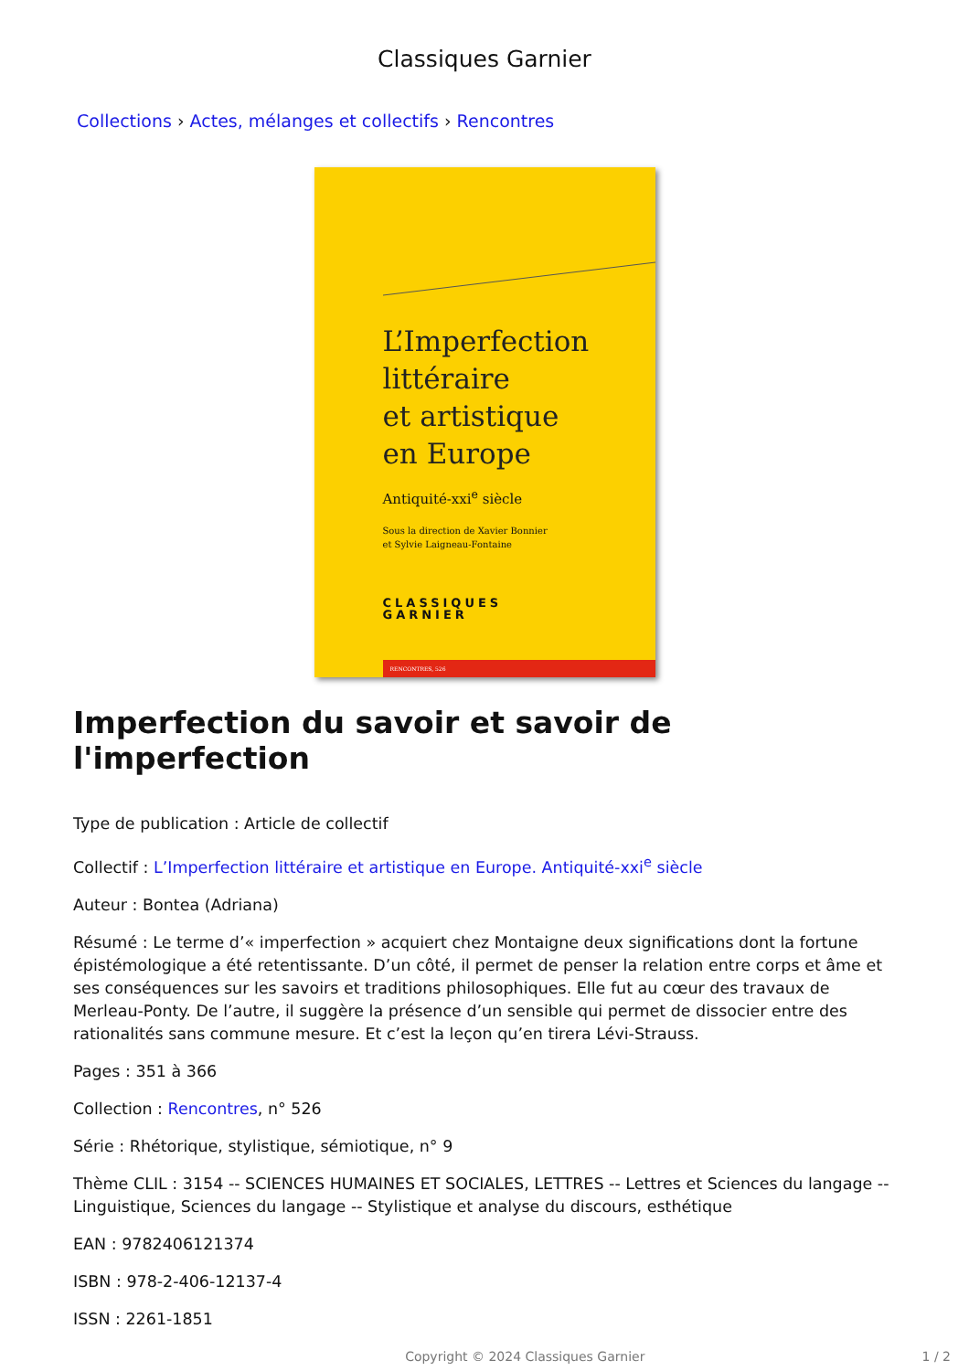Classiques Garnier
Collections › Actes, mélanges et collectifs › Rencontres
L’Imperfection
littéraire
et artistique
en Europe
Antiquité-xxi<sup>e</sup> siècle
Sous la direction de Xavier Bonnier
et Sylvie Laigneau-Fontaine
CLASSIQUES
GARNIER
RENCONTRES, 526
Imperfection du savoir et savoir de l'imperfection
Type de publication : Article de collectif
Collectif : L’Imperfection littéraire et artistique en Europe. Antiquité-xxi<sup>e</sup> siècle
Auteur : Bontea (Adriana)
Résumé : Le terme d’« imperfection » acquiert chez Montaigne deux significations dont la fortune épistémologique a été retentissante. D’un côté, il permet de penser la relation entre corps et âme et ses conséquences sur les savoirs et traditions philosophiques. Elle fut au cœur des travaux de Merleau-Ponty. De l’autre, il suggère la présence d’un sensible qui permet de dissocier entre des rationalités sans commune mesure. Et c’est la leçon qu’en tirera Lévi-Strauss.
Pages : 351 à 366
Collection : Rencontres, n° 526
Série : Rhétorique, stylistique, sémiotique, n° 9
Thème CLIL : 3154 -- SCIENCES HUMAINES ET SOCIALES, LETTRES -- Lettres et Sciences du langage -- Linguistique, Sciences du langage -- Stylistique et analyse du discours, esthétique
EAN : 9782406121374
ISBN : 978-2-406-12137-4
ISSN : 2261-1851
Copyright © 2024 Classiques Garnier 1 / 2